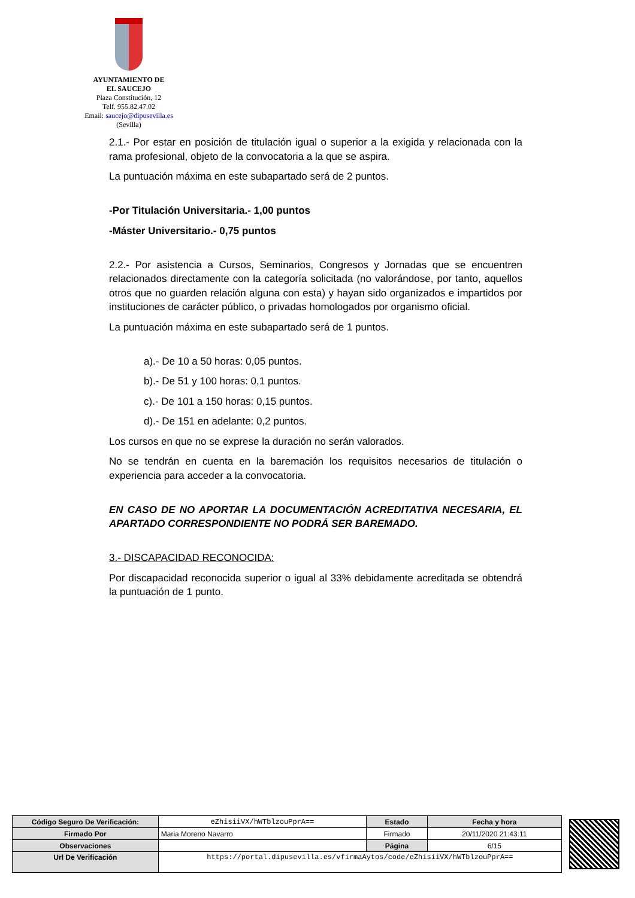AYUNTAMIENTO DE
EL SAUCEJO
Plaza Constitución, 12
Telf. 955.82.47.02
Email: saucejo@dipusevilla.es
(Sevilla)
2.1.- Por estar en posición de titulación igual o superior a la exigida y relacionada con la rama profesional, objeto de la convocatoria a la que se aspira.
La puntuación máxima en este subapartado será de 2 puntos.
-Por Titulación Universitaria.- 1,00 puntos
-Máster Universitario.- 0,75 puntos
2.2.- Por asistencia a Cursos, Seminarios, Congresos y Jornadas que se encuentren relacionados directamente con la categoría solicitada (no valorándose, por tanto, aquellos otros que no guarden relación alguna con esta) y hayan sido organizados e impartidos por instituciones de carácter público, o privadas homologados por organismo oficial.
La puntuación máxima en este subapartado será de 1 puntos.
a).- De 10 a 50 horas: 0,05 puntos.
b).- De 51 y 100 horas: 0,1 puntos.
c).- De 101 a 150 horas: 0,15 puntos.
d).- De 151 en adelante: 0,2 puntos.
Los cursos en que no se exprese la duración no serán valorados.
No se tendrán en cuenta en la baremación los requisitos necesarios de titulación o experiencia para acceder a la convocatoria.
EN CASO DE NO APORTAR LA DOCUMENTACIÓN ACREDITATIVA NECESARIA, EL APARTADO CORRESPONDIENTE NO PODRÁ SER BAREMADO.
3.- DISCAPACIDAD RECONOCIDA:
Por discapacidad reconocida superior o igual al 33% debidamente acreditada se obtendrá la puntuación de 1 punto.
| Código Seguro De Verificación: | eZhisiiVX/hWTblzouPprA== | Estado | Fecha y hora |
| Firmado Por | Maria Moreno Navarro | Firmado | 20/11/2020 21:43:11 |
| Observaciones | | Página | 6/15 |
| Url De Verificación | https://portal.dipusevilla.es/vfirmaAytos/code/eZhisiiVX/hWTblzouPprA== | | |